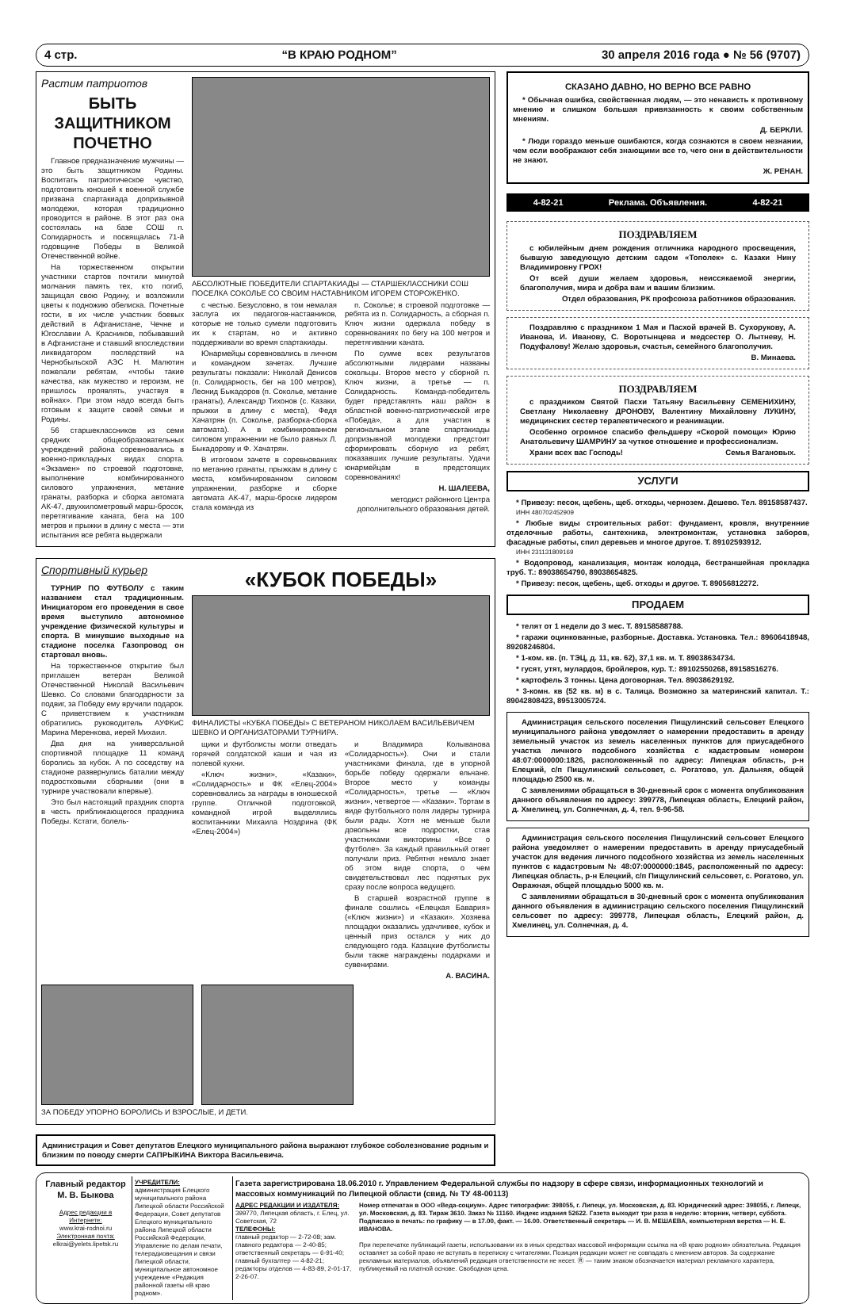4 стр. “В КРАЮ РОДНОМ” 30 апреля 2016 года ● № 56 (9707)
Растим патриотов
БЫТЬ ЗАЩИТНИКОМ ПОЧЕТНО
Главное предназначение мужчины — это быть защитником Родины. Воспитать патриотическое чувство, подготовить юношей к военной службе призвана спартакиада допризывной молодежи, которая традиционно проводится в районе. В этот раз она состоялась на базе СОШ п. Солидарность и посвящалась 71-й годовщине Победы в Великой Отечественной войне.
На торжественном открытии участники стартов почтили минутой молчания память тех, кто погиб, защищая свою Родину, и возложили цветы к подножию обелиска. Почетные гости, в их числе участник боевых действий в Афганистане, Чечне и Югославии А. Красников, побывавший в Афганистане и ставший впоследствии ликвидатором последствий на Чернобыльской АЭС Н. Малютин пожелали ребятам, «чтобы такие качества, как мужество и героизм, не пришлось проявлять, участвуя в войнах». При этом надо всегда быть готовым к защите своей семьи и Родины.
56 старшеклассников из семи средних общеобразовательных учреждений района соревновались в военно-прикладных видах спорта. «Экзамен» по строевой подготовке, выполнение комбинированного силового упражнения, метание гранаты, разборка и сборка автомата АК-47, двухкилометровый марш-бросок, перетягивание каната, бега на 100 метров и прыжки в длину с места — эти испытания все ребята выдержали
АБСОЛЮТНЫЕ ПОБЕДИТЕЛИ СПАРТАКИАДЫ — СТАРШЕКЛАССНИКИ СОШ ПОСЕЛКА СОКОЛЬЕ СО СВОИМ НАСТАВНИКОМ ИГОРЕМ СТОРОЖЕНКО.
с честью. Безусловно, в том немалая заслуга их педагогов-наставников, которые не только сумели подготовить их к стартам, но и активно поддерживали во время спартакиады.
Юнармейцы соревновались в личном и командном зачетах. Лучшие результаты показали: Николай Денисов (п. Солидарность, бег на 100 метров), Леонид Быкадоров (п. Соколье, метание гранаты), Александр Тихонов (с. Казаки, прыжки в длину с места), Федя Хачатрян (п. Соколье, разборка-сборка автомата). А в комбинированном силовом упражнении не было равных Л. Быкадорову и Ф. Хачатрян.
В итоговом зачете в соревнованиях по метанию гранаты, прыжкам в длину с места, комбинированном силовом упражнении, разборке и сборке автомата АК-47, марш-броске лидером стала команда из
п. Соколье; в строевой подготовке — ребята из п. Солидарность, а сборная п. Ключ жизни одержала победу в соревнованиях по бегу на 100 метров и перетягивании каната.
По сумме всех результатов абсолютными лидерами названы сокольцы. Второе место у сборной п. Ключ жизни, а третье — п. Солидарность. Команда-победитель будет представлять наш район в областной военно-патриотической игре «Победа», а для участия в региональном этапе спартакиады допризывной молодежи предстоит сформировать сборную из ребят, показавших лучшие результаты. Удачи юнармейцам в предстоящих соревнованиях!
Н. ШАЛЕЕВА,
методист районного Центра дополнительного образования детей.
Спортивный курьер
ТУРНИР ПО ФУТБОЛУ с таким названием стал традиционным. Инициатором его проведения в свое время выступило автономное учреждение физической культуры и спорта. В минувшие выходные на стадионе поселка Газопровод он стартовал вновь.
На торжественное открытие был приглашен ветеран Великой Отечественной Николай Васильевич Шевко. Со словами благодарности за подвиг, за Победу ему вручили подарок. С приветствием к участникам обратились руководитель АУФКиС Марина Меренкова, иерей Михаил.
Два дня на универсальной спортивной площадке 11 команд боролись за кубок. А по соседству на стадионе развернулись баталии между подростковыми сборными (они в турнире участвовали впервые).
Это был настоящий праздник спорта в честь приближающегося праздника Победы. Кстати, болель-
«КУБОК ПОБЕДЫ»
ФИНАЛИСТЫ «КУБКА ПОБЕДЫ» С ВЕТЕРАНОМ НИКОЛАЕМ ВАСИЛЬЕВИЧЕМ ШЕВКО И ОРГАНИЗАТОРАМИ ТУРНИРА.
щики и футболисты могли отведать горячей солдатской каши и чая из полевой кухни.
«Ключ жизни», «Казаки», «Солидарность» и ФК «Елец-2004» соревновались за награды в юношеской группе. Отличной подготовкой, командной игрой выделялись воспитанники Михаила Ноздрина (ФК «Елец-2004»)
и Владимира Колыванова «Солидарность»). Они и стали участниками финала, где в упорной борьбе победу одержали ельчане. Второе место у команды «Солидарность», третье — «Ключ жизни», четвертое — «Казаки». Тортам в виде футбольного поля лидеры турнира были рады. Хотя не меньше были довольны все подростки, став участниками викторины «Все о футболе». За каждый правильный ответ получали приз. Ребятня немало знает об этом виде спорта, о чем свидетельствовал лес поднятых рук сразу после вопроса ведущего.
В старшей возрастной группе в финале сошлись «Елецкая Бавария» («Ключ жизни») и «Казаки». Хозяева площадки оказались удачливее, кубок и ценный приз остался у них до следующего года. Казацкие футболисты были также награждены подарками и сувенирами.
А. ВАСИНА.
ЗА ПОБЕДУ УПОРНО БОРОЛИСЬ И ВЗРОСЛЫЕ, И ДЕТИ.
Администрация и Совет депутатов Елецкого муниципального района выражают глубокое соболезнование родным и близким по поводу смерти САПРЫКИНА Виктора Васильевича.
СКАЗАНО ДАВНО, НО ВЕРНО ВСЕ РАВНО
* Обычная ошибка, свойственная людям, — это ненависть к противному мнению и слишком большая привязанность к своим собственным мнениям.
Д. БЕРКЛИ.
* Люди гораздо меньше ошибаются, когда сознаются в своем незнании, чем если воображают себя знающими все то, чего они в действительности не знают.
Ж. РЕНАН.
4-82-21 Реклама. Объявления. 4-82-21
ПОЗДРАВЛЯЕМ
с юбилейным днем рождения отличника народного просвещения, бывшую заведующую детским садом «Тополек» с. Казаки Нину Владимировну ГРОХ!
От всей души желаем здоровья, неиссякаемой энергии, благополучия, мира и добра вам и вашим близким.
Отдел образования, РК профсоюза работников образования.
Поздравляю с праздником 1 Мая и Пасхой врачей В. Сухорукову, А. Иванова, И. Иванову, С. Воротынцева и медсестер О. Лытневу, Н. Подуфалову! Желаю здоровья, счастья, семейного благополучия.
В. Минаева.
ПОЗДРАВЛЯЕМ
с праздником Святой Пасхи Татьяну Васильевну СЕМЕНИХИНУ, Светлану Николаевну ДРОНОВУ, Валентину Михайловну ЛУКИНУ, медицинских сестер терапевтического и реанимации.
Особенно огромное спасибо фельдшеру «Скорой помощи» Юрию Анатольевичу ШАМРИНУ за чуткое отношение и профессионализм.
Храни всех вас Господь! Семья Вагановых.
УСЛУГИ
* Привезу: песок, щебень, щеб. отходы, чернозем. Дешево. Тел. 89158587437.
ИНН 480702452909
* Любые виды строительных работ: фундамент, кровля, внутренние отделочные работы, сантехника, электромонтаж, установка заборов, фасадные работы, спил деревьев и многое другое. Т. 89102593912.
ИНН 231131809169
* Водопровод, канализация, монтаж колодца, бестраншейная прокладка труб. Т.: 89038654790, 89038654825.
* Привезу: песок, щебень, щеб. отходы и другое. Т. 89056812272.
ПРОДАЕМ
* телят от 1 недели до 3 мес. Т. 89158588788.
* гаражи оцинкованные, разборные. Доставка. Установка. Тел.: 89606418948, 89208246804.
* 1-ком. кв. (п. ТЭЦ, д. 11, кв. 62), 37,1 кв. м. Т. 89038634734.
* гусят, утят, мулардов, бройлеров, кур. Т.: 89102550268, 89158516276.
* картофель 3 тонны. Цена договорная. Тел. 89038629192.
* 3-комн. кв (52 кв. м) в с. Талица. Возможно за материнский капитал. Т.: 89042808423, 89513005724.
Администрация сельского поселения Пищулинский сельсовет Елецкого муниципального района уведомляет о намерении предоставить в аренду земельный участок из земель населенных пунктов для приусадебного участка личного подсобного хозяйства с кадастровым номером 48:07:0000000:1826, расположенный по адресу: Липецкая область, р-н Елецкий, с/п Пищулинский сельсовет, с. Рогатово, ул. Дальняя, общей площадью 2500 кв. м.
С заявлениями обращаться в 30-дневный срок с момента опубликования данного объявления по адресу: 399778, Липецкая область, Елецкий район, д. Хмелинец, ул. Солнечная, д. 4, тел. 9-96-58.
Администрация сельского поселения Пищулинский сельсовет Елецкого района уведомляет о намерении предоставить в аренду приусадебный участок для ведения личного подсобного хозяйства из земель населенных пунктов с кадастровым № 48:07:0000000:1845, расположенный по адресу: Липецкая область, р-н Елецкий, с/п Пищулинский сельсовет, с. Рогатово, ул. Овражная, общей площадью 5000 кв. м.
С заявлениями обращаться в 30-дневный срок с момента опубликования данного объявления в администрацию сельского поселения Пищулинский сельсовет по адресу: 399778, Липецкая область, Елецкий район, д. Хмелинец, ул. Солнечная, д. 4.
Главный редактор М. В. Быкова
Адрес редакции в Интернете:
www.krai-rodnoi.ru
Электронная почта:
elkrai@yelets.lipetsk.ru
УЧРЕДИТЕЛИ:
администрация Елецкого муниципального района Липецкой области Российской Федерации, Совет депутатов Елецкого муниципального района Липецкой области Российской Федерации, Управление по делам печати, телерадиовещания и связи Липецкой области, муниципальное автономное учреждение «Редакция районной газеты «В краю родном».
Газета зарегистрирована 18.06.2010 г. Управлением Федеральной службы по надзору в сфере связи, информационных технологий и массовых коммуникаций по Липецкой области (свид. № ТУ 48-00113)
АДРЕС РЕДАКЦИИ И ИЗДАТЕЛЯ:
399770, Липецкая область, г. Елец, ул. Советская, 72
ТЕЛЕФОНЫ:
главный редактор — 2-72-08; зам. главного редактора — 2-40-85; ответственный секретарь — 6-91-40; главный бухгалтер — 4-82-21; редакторы отделов — 4-83-89, 2-01-17, 2-26-07.
Номер отпечатан в ООО «Веда-социум». Адрес типографии: 398055, г. Липецк, ул. Московская, д. 83. Юридический адрес: 398055, г. Липецк, ул. Московская, д. 83. Тираж 3610. Заказ № 11160. Индекс издания 52622. Газета выходит три раза в неделю: вторник, четверг, суббота. Подписано в печать: по графику — в 17.00, факт. — 16.00. Ответственный секретарь — И. В. МЕШАЕВА, компьютерная верстка — Н. Е. ИВАНОВА.
При перепечатке публикаций газеты, использовании их в иных средствах массовой информации ссылка на «В краю родном» обязательна. Редакция оставляет за собой право не вступать в переписку с читателями. Позиция редакции может не совпадать с мнением авторов. За содержание рекламных материалов, объявлений редакция ответственности не несет. Ⓡ — таким знаком обозначается материал рекламного характера, публикуемый на платной основе. Свободная цена.